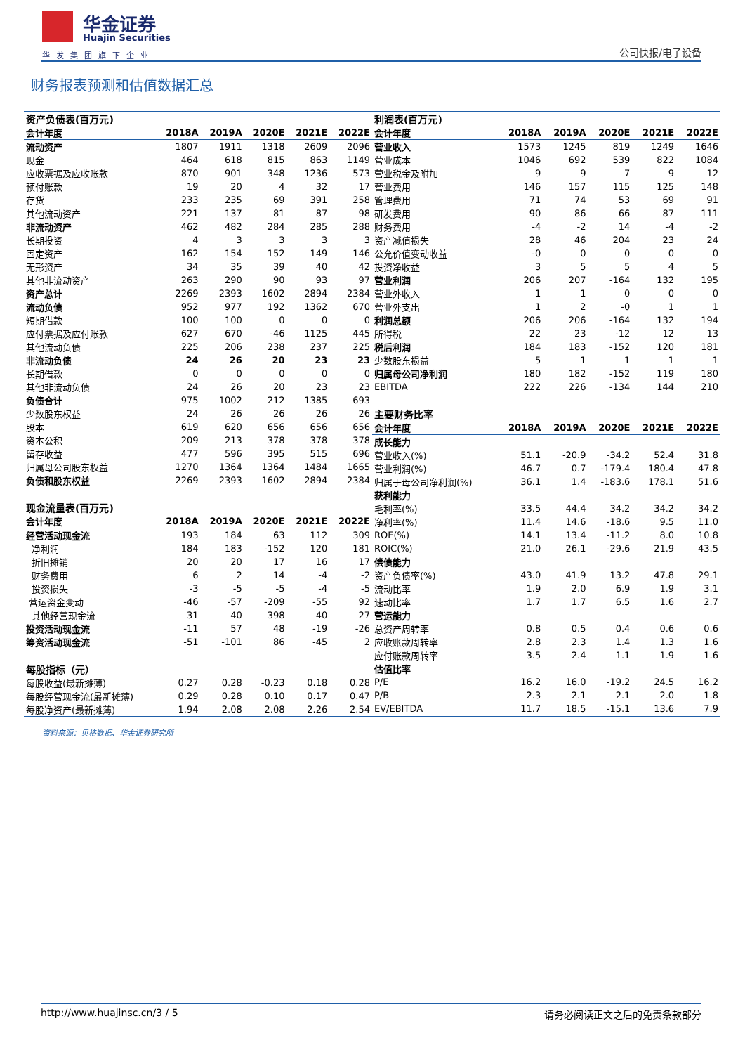华金证券
Huajin Securities
华发集团旗下企业 公司快报/电子设备
财务报表预测和估值数据汇总
| 资产负债表(百万元) | | | | | |
| 会计年度 | 2018A | 2019A | 2020E | 2021E | 2022E |
| 流动资产 | 1807 | 1911 | 1318 | 2609 | 2096 |
| 现金 | 464 | 618 | 815 | 863 | 1149 |
| 应收票据及应收账款 | 870 | 901 | 348 | 1236 | 573 |
| 预付账款 | 19 | 20 | 4 | 32 | 17 |
| 存货 | 233 | 235 | 69 | 391 | 258 |
| 其他流动资产 | 221 | 137 | 81 | 87 | 98 |
| 非流动资产 | 462 | 482 | 284 | 285 | 288 |
| 长期投资 | 4 | 3 | 3 | 3 | 3 |
| 固定资产 | 162 | 154 | 152 | 149 | 146 |
| 无形资产 | 34 | 35 | 39 | 40 | 42 |
| 其他非流动资产 | 263 | 290 | 90 | 93 | 97 |
| 资产总计 | 2269 | 2393 | 1602 | 2894 | 2384 |
| 流动负债 | 952 | 977 | 192 | 1362 | 670 |
| 短期借款 | 100 | 100 | 0 | 0 | 0 |
| 应付票据及应付账款 | 627 | 670 | -46 | 1125 | 445 |
| 其他流动负债 | 225 | 206 | 238 | 237 | 225 |
| 非流动负债 | 24 | 26 | 20 | 23 | 23 |
| 长期借款 | 0 | 0 | 0 | 0 | 0 |
| 其他非流动负债 | 24 | 26 | 20 | 23 | 23 |
| 负债合计 | 975 | 1002 | 212 | 1385 | 693 |
| 少数股东权益 | 24 | 26 | 26 | 26 | 26 |
| 股本 | 619 | 620 | 656 | 656 | 656 |
| 资本公积 | 209 | 213 | 378 | 378 | 378 |
| 留存收益 | 477 | 596 | 395 | 515 | 696 |
| 归属母公司股东权益 | 1270 | 1364 | 1364 | 1484 | 1665 |
| 负债和股东权益 | 2269 | 2393 | 1602 | 2894 | 2384 |
| 现金流量表(百万元) | | | | | |
| 会计年度 | 2018A | 2019A | 2020E | 2021E | 2022E |
| 经营活动现金流 | 193 | 184 | 63 | 112 | 309 |
| 净利润 | 184 | 183 | -152 | 120 | 181 |
| 折旧摊销 | 20 | 20 | 17 | 16 | 17 |
| 财务费用 | 6 | 2 | 14 | -4 | -2 |
| 投资损失 | -3 | -5 | -5 | -4 | -5 |
| 营运资金变动 | -46 | -57 | -209 | -55 | 92 |
| 其他经营现金流 | 31 | 40 | 398 | 40 | 27 |
| 投资活动现金流 | -11 | 57 | 48 | -19 | -26 |
| 筹资活动现金流 | -51 | -101 | 86 | -45 | 2 |
| 每股指标（元） | | | | | |
| 每股收益(最新摊薄) | 0.27 | 0.28 | -0.23 | 0.18 | 0.28 |
| 每股经营现金流(最新摊薄) | 0.29 | 0.28 | 0.10 | 0.17 | 0.47 |
| 每股净资产(最新摊薄) | 1.94 | 2.08 | 2.08 | 2.26 | 2.54 |
| 利润表(百万元) | | | | | |
| 会计年度 | 2018A | 2019A | 2020E | 2021E | 2022E |
| 营业收入 | 1573 | 1245 | 819 | 1249 | 1646 |
| 营业成本 | 1046 | 692 | 539 | 822 | 1084 |
| 营业税金及附加 | 9 | 9 | 7 | 9 | 12 |
| 营业费用 | 146 | 157 | 115 | 125 | 148 |
| 管理费用 | 71 | 74 | 53 | 69 | 91 |
| 研发费用 | 90 | 86 | 66 | 87 | 111 |
| 财务费用 | -4 | -2 | 14 | -4 | -2 |
| 资产减值损失 | 28 | 46 | 204 | 23 | 24 |
| 公允价值变动收益 | -0 | 0 | 0 | 0 | 0 |
| 投资净收益 | 3 | 5 | 5 | 4 | 5 |
| 营业利润 | 206 | 207 | -164 | 132 | 195 |
| 营业外收入 | 1 | 1 | 0 | 0 | 0 |
| 营业外支出 | 1 | 2 | -0 | 1 | 1 |
| 利润总额 | 206 | 206 | -164 | 132 | 194 |
| 所得税 | 22 | 23 | -12 | 12 | 13 |
| 税后利润 | 184 | 183 | -152 | 120 | 181 |
| 少数股东损益 | 5 | 1 | 1 | 1 | 1 |
| 归属母公司净利润 | 180 | 182 | -152 | 119 | 180 |
| EBITDA | 222 | 226 | -134 | 144 | 210 |
| 主要财务比率 | | | | | |
| 会计年度 | 2018A | 2019A | 2020E | 2021E | 2022E |
| 成长能力 | | | | | |
| 营业收入(%) | 51.1 | -20.9 | -34.2 | 52.4 | 31.8 |
| 营业利润(%) | 46.7 | 0.7 | -179.4 | 180.4 | 47.8 |
| 归属于母公司净利润(%) | 36.1 | 1.4 | -183.6 | 178.1 | 51.6 |
| 获利能力 | | | | | |
| 毛利率(%) | 33.5 | 44.4 | 34.2 | 34.2 | 34.2 |
| 净利率(%) | 11.4 | 14.6 | -18.6 | 9.5 | 11.0 |
| ROE(%) | 14.1 | 13.4 | -11.2 | 8.0 | 10.8 |
| ROIC(%) | 21.0 | 26.1 | -29.6 | 21.9 | 43.5 |
| 偿债能力 | | | | | |
| 资产负债率(%) | 43.0 | 41.9 | 13.2 | 47.8 | 29.1 |
| 流动比率 | 1.9 | 2.0 | 6.9 | 1.9 | 3.1 |
| 速动比率 | 1.7 | 1.7 | 6.5 | 1.6 | 2.7 |
| 营运能力 | | | | | |
| 总资产周转率 | 0.8 | 0.5 | 0.4 | 0.6 | 0.6 |
| 应收账款周转率 | 2.8 | 2.3 | 1.4 | 1.3 | 1.6 |
| 应付账款周转率 | 3.5 | 2.4 | 1.1 | 1.9 | 1.6 |
| 估值比率 | | | | | |
| P/E | 16.2 | 16.0 | -19.2 | 24.5 | 16.2 |
| P/B | 2.3 | 2.1 | 2.1 | 2.0 | 1.8 |
| EV/EBITDA | 11.7 | 18.5 | -15.1 | 13.6 | 7.9 |
资料来源：贝格数据、华金证券研究所
http://www.huajinsc.cn/3 / 5 请务必阅读正文之后的免责条款部分